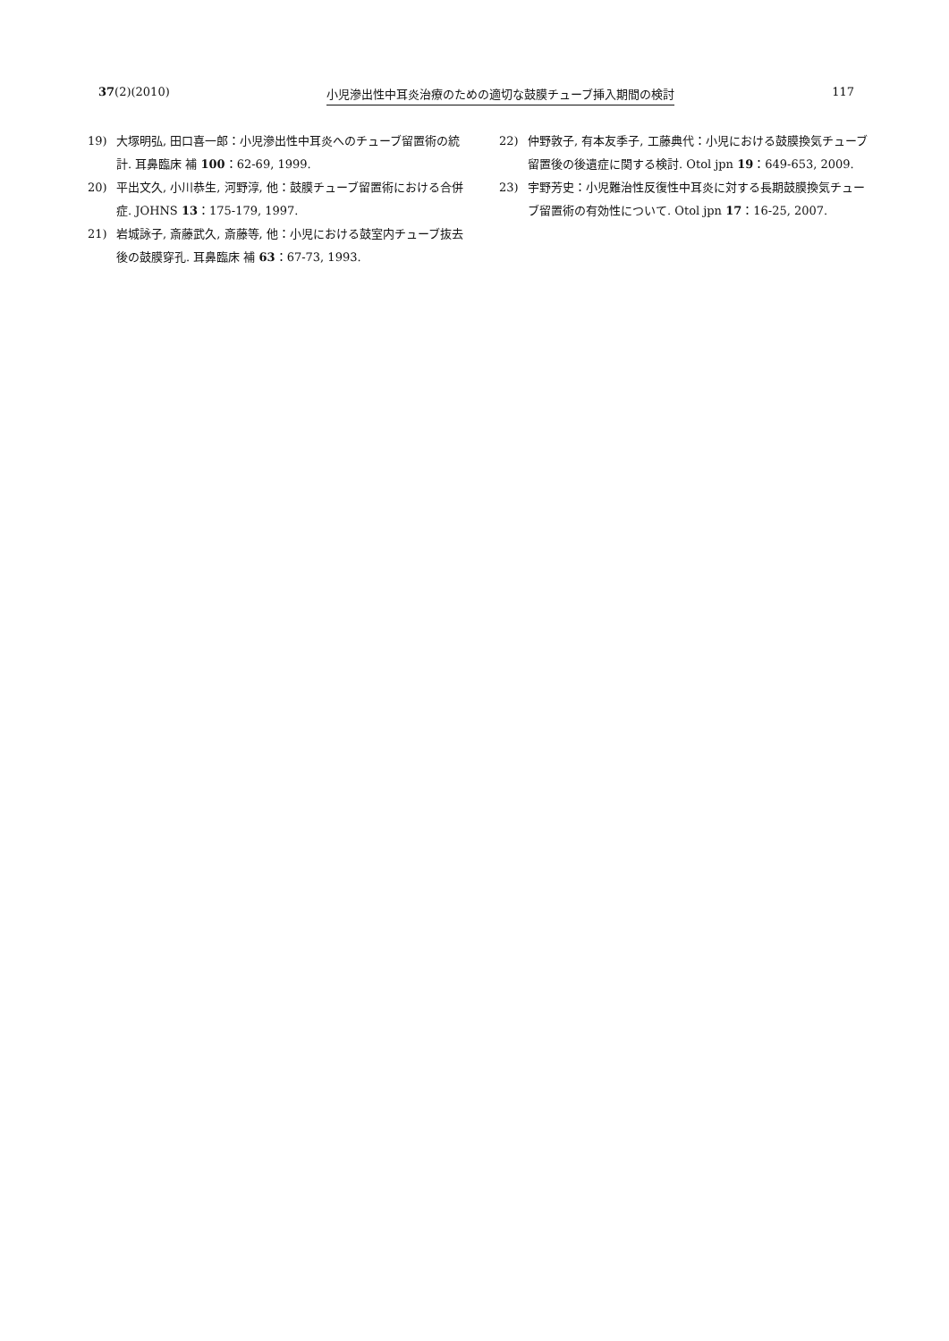37(2)(2010) 小児滲出性中耳炎治療のための適切な鼓膜チューブ挿入期間の検討 117
19) 大塚明弘, 田口喜一郎：小児滲出性中耳炎へのチューブ留置術の統計. 耳鼻臨床 補 100：62-69, 1999.
20) 平出文久, 小川恭生, 河野淳, 他：鼓膜チューブ留置術における合併症. JOHNS 13：175-179, 1997.
21) 岩城詠子, 斎藤武久, 斎藤等, 他：小児における鼓室内チューブ抜去後の鼓膜穿孔. 耳鼻臨床 補 63：67-73, 1993.
22) 仲野敦子, 有本友季子, 工藤典代：小児における鼓膜換気チューブ留置後の後遺症に関する検討. Otol jpn 19：649-653, 2009.
23) 宇野芳史：小児難治性反復性中耳炎に対する長期鼓膜換気チューブ留置術の有効性について. Otol jpn 17：16-25, 2007.